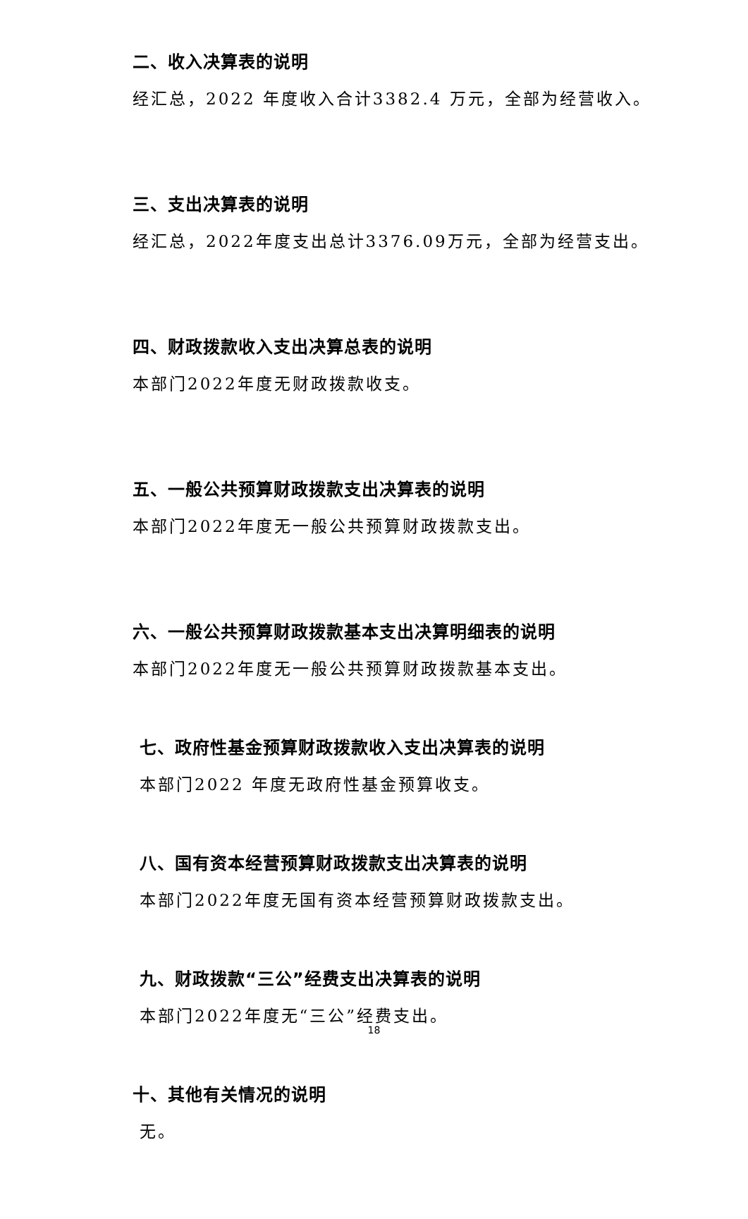二、收入决算表的说明
经汇总，2022 年度收入合计3382.4 万元，全部为经营收入。
三、支出决算表的说明
经汇总，2022年度支出总计3376.09万元，全部为经营支出。
四、财政拨款收入支出决算总表的说明
本部门2022年度无财政拨款收支。
五、一般公共预算财政拨款支出决算表的说明
本部门2022年度无一般公共预算财政拨款支出。
六、一般公共预算财政拨款基本支出决算明细表的说明
本部门2022年度无一般公共预算财政拨款基本支出。
七、政府性基金预算财政拨款收入支出决算表的说明
本部门2022 年度无政府性基金预算收支。
八、国有资本经营预算财政拨款支出决算表的说明
本部门2022年度无国有资本经营预算财政拨款支出。
九、财政拨款“三公”经费支出决算表的说明
本部门2022年度无“三公”经费支出。
十、其他有关情况的说明
无。
18